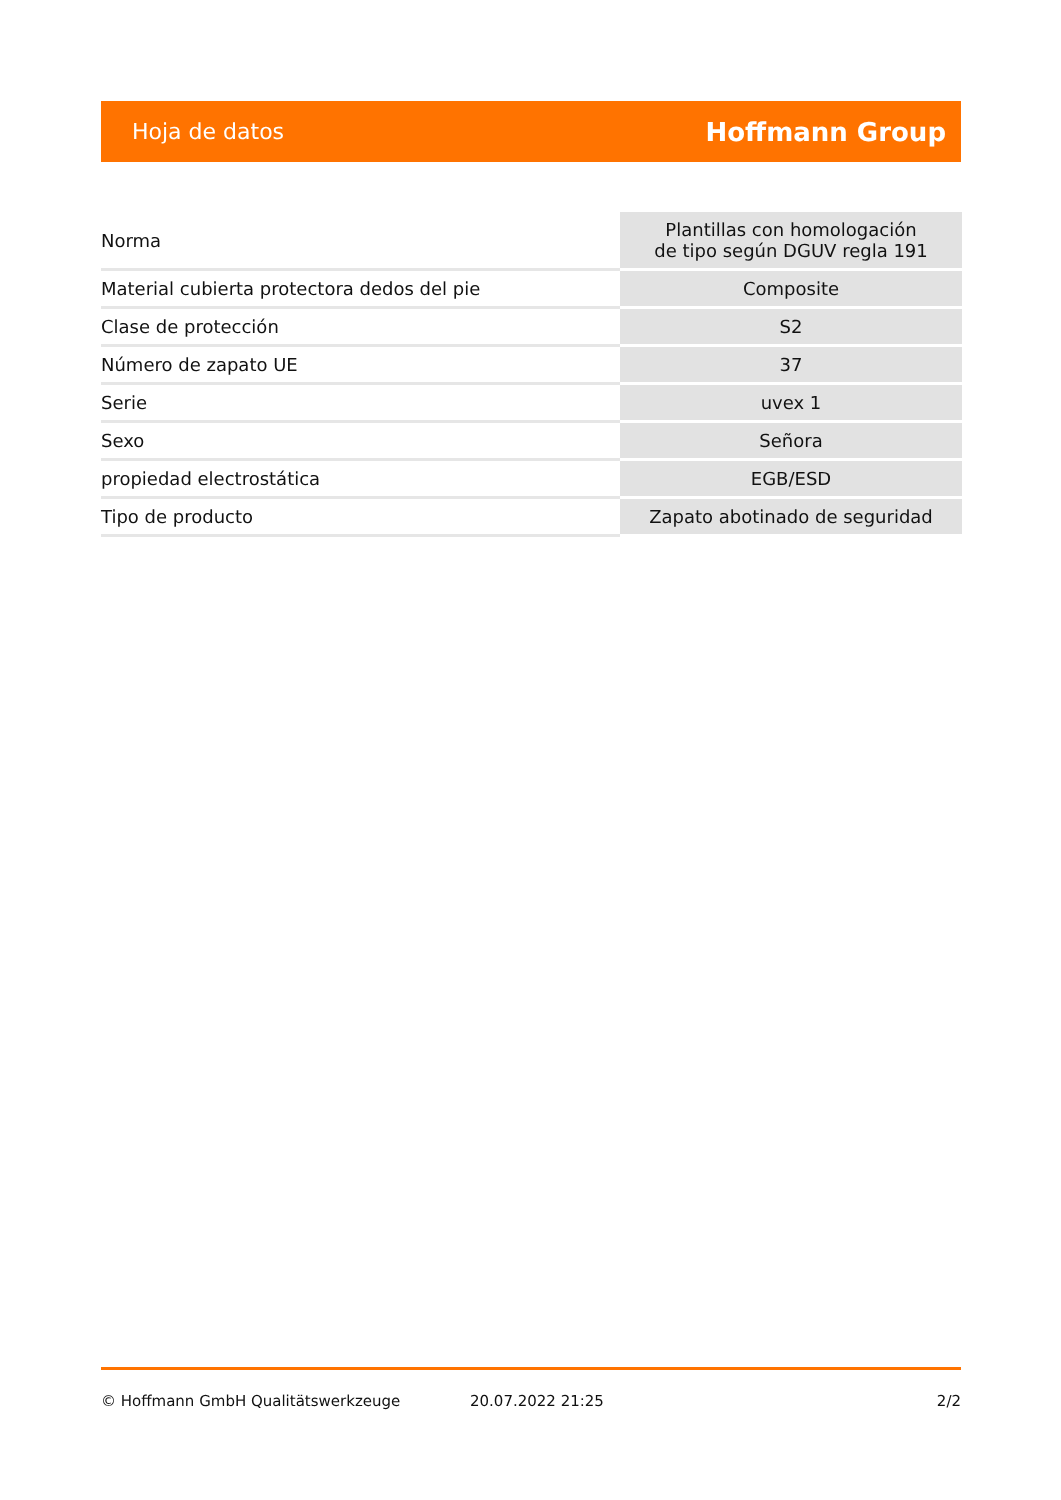Hoja de datos Hoffmann Group
| Norma | Plantillas con homologación de tipo según DGUV regla 191 |
| Material cubierta protectora dedos del pie | Composite |
| Clase de protección | S2 |
| Número de zapato UE | 37 |
| Serie | uvex 1 |
| Sexo | Señora |
| propiedad electrostática | EGB/ESD |
| Tipo de producto | Zapato abotinado de seguridad |
© Hoffmann GmbH Qualitätswerkzeuge 20.07.2022 21:25 2/2